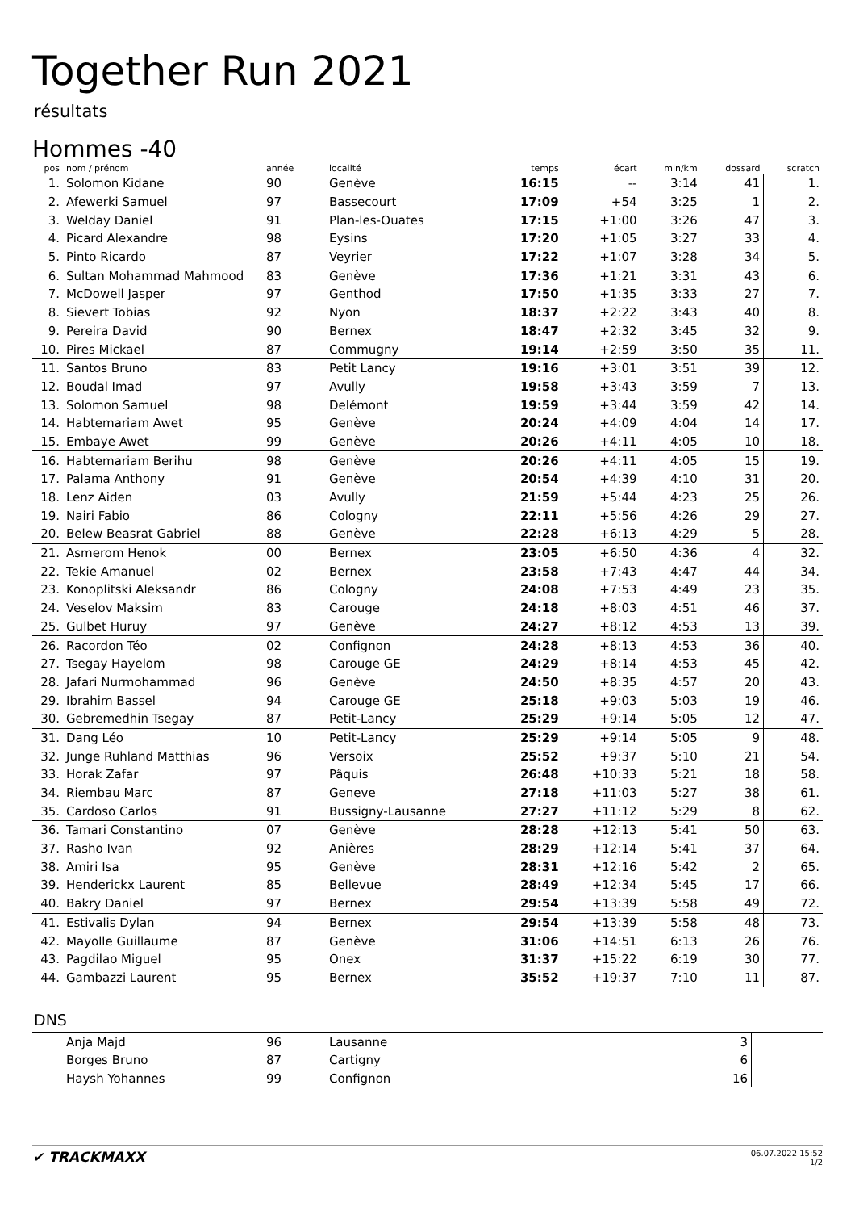Together Run 2021
résultats
Hommes -40
| pos | nom / prénom | année | localité | temps | écart | min/km | dossard | scratch |
| --- | --- | --- | --- | --- | --- | --- | --- | --- |
| 1. | Solomon Kidane | 90 | Genève | 16:15 | -- | 3:14 | 41 | 1. |
| 2. | Afewerki Samuel | 97 | Bassecourt | 17:09 | +54 | 3:25 | 1 | 2. |
| 3. | Welday Daniel | 91 | Plan-les-Ouates | 17:15 | +1:00 | 3:26 | 47 | 3. |
| 4. | Picard Alexandre | 98 | Eysins | 17:20 | +1:05 | 3:27 | 33 | 4. |
| 5. | Pinto Ricardo | 87 | Veyrier | 17:22 | +1:07 | 3:28 | 34 | 5. |
| 6. | Sultan Mohammad Mahmood | 83 | Genève | 17:36 | +1:21 | 3:31 | 43 | 6. |
| 7. | McDowell Jasper | 97 | Genthod | 17:50 | +1:35 | 3:33 | 27 | 7. |
| 8. | Sievert Tobias | 92 | Nyon | 18:37 | +2:22 | 3:43 | 40 | 8. |
| 9. | Pereira David | 90 | Bernex | 18:47 | +2:32 | 3:45 | 32 | 9. |
| 10. | Pires Mickael | 87 | Commugny | 19:14 | +2:59 | 3:50 | 35 | 11. |
| 11. | Santos Bruno | 83 | Petit Lancy | 19:16 | +3:01 | 3:51 | 39 | 12. |
| 12. | Boudal Imad | 97 | Avully | 19:58 | +3:43 | 3:59 | 7 | 13. |
| 13. | Solomon Samuel | 98 | Delémont | 19:59 | +3:44 | 3:59 | 42 | 14. |
| 14. | Habtemariam Awet | 95 | Genève | 20:24 | +4:09 | 4:04 | 14 | 17. |
| 15. | Embaye Awet | 99 | Genève | 20:26 | +4:11 | 4:05 | 10 | 18. |
| 16. | Habtemariam Berihu | 98 | Genève | 20:26 | +4:11 | 4:05 | 15 | 19. |
| 17. | Palama Anthony | 91 | Genève | 20:54 | +4:39 | 4:10 | 31 | 20. |
| 18. | Lenz Aiden | 03 | Avully | 21:59 | +5:44 | 4:23 | 25 | 26. |
| 19. | Nairi Fabio | 86 | Cologny | 22:11 | +5:56 | 4:26 | 29 | 27. |
| 20. | Belew Beasrat Gabriel | 88 | Genève | 22:28 | +6:13 | 4:29 | 5 | 28. |
| 21. | Asmerom Henok | 00 | Bernex | 23:05 | +6:50 | 4:36 | 4 | 32. |
| 22. | Tekie Amanuel | 02 | Bernex | 23:58 | +7:43 | 4:47 | 44 | 34. |
| 23. | Konoplitski Aleksandr | 86 | Cologny | 24:08 | +7:53 | 4:49 | 23 | 35. |
| 24. | Veselov Maksim | 83 | Carouge | 24:18 | +8:03 | 4:51 | 46 | 37. |
| 25. | Gulbet Huruy | 97 | Genève | 24:27 | +8:12 | 4:53 | 13 | 39. |
| 26. | Racordon Téo | 02 | Confignon | 24:28 | +8:13 | 4:53 | 36 | 40. |
| 27. | Tsegay Hayelom | 98 | Carouge GE | 24:29 | +8:14 | 4:53 | 45 | 42. |
| 28. | Jafari Nurmohammad | 96 | Genève | 24:50 | +8:35 | 4:57 | 20 | 43. |
| 29. | Ibrahim Bassel | 94 | Carouge GE | 25:18 | +9:03 | 5:03 | 19 | 46. |
| 30. | Gebremedhin Tsegay | 87 | Petit-Lancy | 25:29 | +9:14 | 5:05 | 12 | 47. |
| 31. | Dang Léo | 10 | Petit-Lancy | 25:29 | +9:14 | 5:05 | 9 | 48. |
| 32. | Junge Ruhland Matthias | 96 | Versoix | 25:52 | +9:37 | 5:10 | 21 | 54. |
| 33. | Horak Zafar | 97 | Pâquis | 26:48 | +10:33 | 5:21 | 18 | 58. |
| 34. | Riembau Marc | 87 | Geneve | 27:18 | +11:03 | 5:27 | 38 | 61. |
| 35. | Cardoso Carlos | 91 | Bussigny-Lausanne | 27:27 | +11:12 | 5:29 | 8 | 62. |
| 36. | Tamari Constantino | 07 | Genève | 28:28 | +12:13 | 5:41 | 50 | 63. |
| 37. | Rasho Ivan | 92 | Anières | 28:29 | +12:14 | 5:41 | 37 | 64. |
| 38. | Amiri Isa | 95 | Genève | 28:31 | +12:16 | 5:42 | 2 | 65. |
| 39. | Henderickx Laurent | 85 | Bellevue | 28:49 | +12:34 | 5:45 | 17 | 66. |
| 40. | Bakry Daniel | 97 | Bernex | 29:54 | +13:39 | 5:58 | 49 | 72. |
| 41. | Estivalis Dylan | 94 | Bernex | 29:54 | +13:39 | 5:58 | 48 | 73. |
| 42. | Mayolle Guillaume | 87 | Genève | 31:06 | +14:51 | 6:13 | 26 | 76. |
| 43. | Pagdilao Miguel | 95 | Onex | 31:37 | +15:22 | 6:19 | 30 | 77. |
| 44. | Gambazzi Laurent | 95 | Bernex | 35:52 | +19:37 | 7:10 | 11 | 87. |
DNS
| | Anja Majd | 96 | Lausanne | | | | 3 | |
| | Borges Bruno | 87 | Cartigny | | | | 6 | |
| | Haysh Yohannes | 99 | Confignon | | | | 16 | |
✔ TRACKMAXX 06.07.2022 15:52
1/2